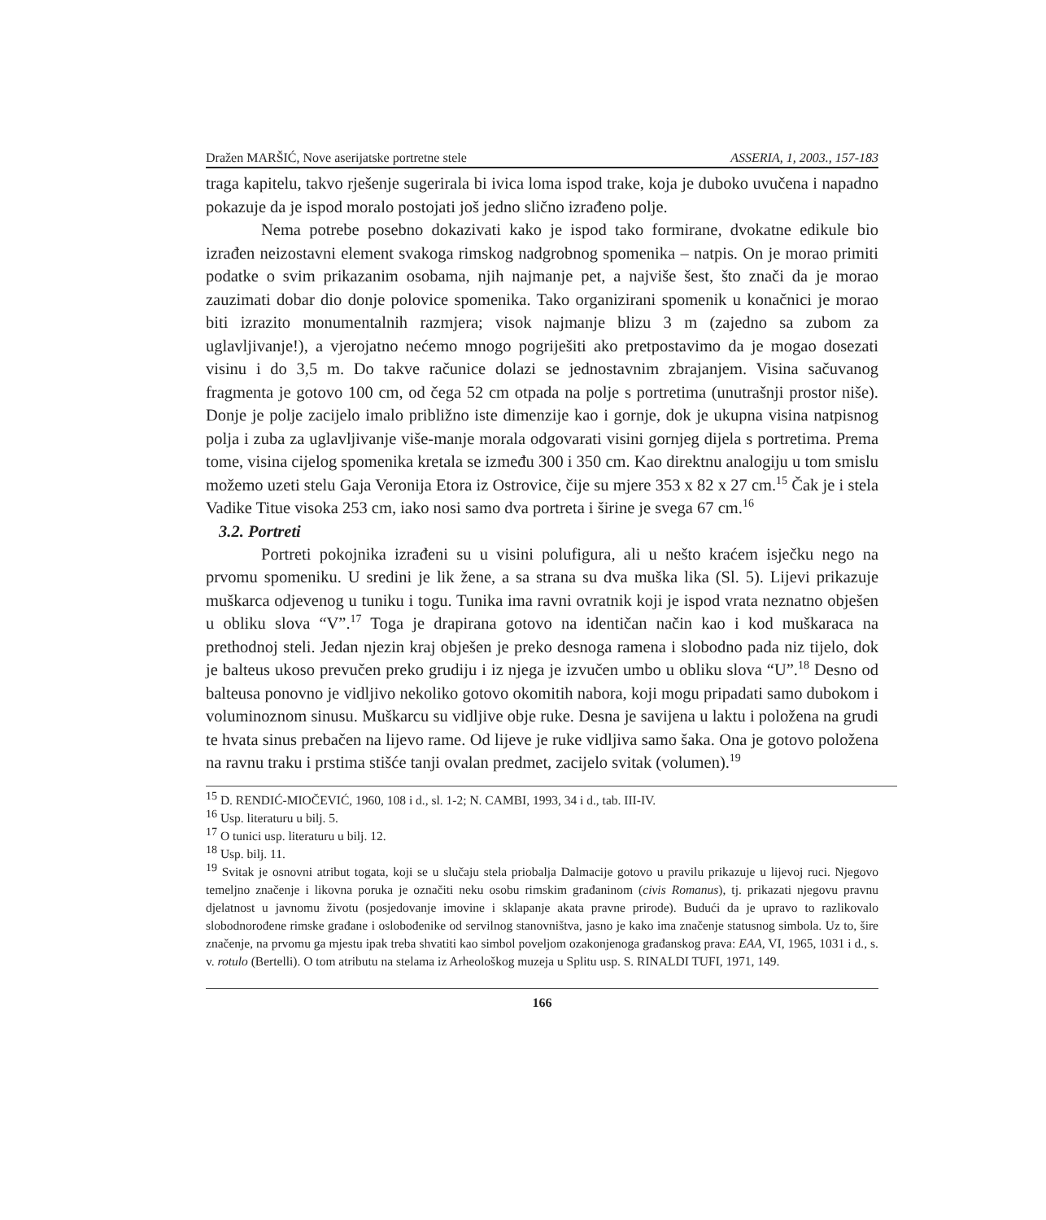Dražen MARŠIĆ, Nove aserijatske portretne stele ASSERIA, 1, 2003., 157-183
traga kapitelu, takvo rješenje sugerirala bi ivica loma ispod trake, koja je duboko uvučena i napadno pokazuje da je ispod moralo postojati još jedno slično izrađeno polje.
Nema potrebe posebno dokazivati kako je ispod tako formirane, dvokatne edikule bio izrađen neizostavni element svakoga rimskog nadgrobnog spomenika – natpis. On je morao primiti podatke o svim prikazanim osobama, njih najmanje pet, a najviše šest, što znači da je morao zauzimati dobar dio donje polovice spomenika. Tako organizirani spomenik u konačnici je morao biti izrazito monumentalnih razmjera; visok najmanje blizu 3 m (zajedno sa zubom za uglavljivanje!), a vjerojatno nećemo mnogo pogriješiti ako pretpostavimo da je mogao dosezati visinu i do 3,5 m. Do takve računice dolazi se jednostavnim zbrajanjem. Visina sačuvanog fragmenta je gotovo 100 cm, od čega 52 cm otpada na polje s portretima (unutrašnji prostor niše). Donje je polje zacijelo imalo približno iste dimenzije kao i gornje, dok je ukupna visina natpisnog polja i zuba za uglavljivanje više-manje morala odgovarati visini gornjeg dijela s portretima. Prema tome, visina cijelog spomenika kretala se između 300 i 350 cm. Kao direktnu analogiju u tom smislu možemo uzeti stelu Gaja Veronija Etora iz Ostrovice, čije su mjere 353 x 82 x 27 cm.<sup>15</sup> Čak je i stela Vadike Titue visoka 253 cm, iako nosi samo dva portreta i širine je svega 67 cm.<sup>16</sup>
3.2. Portreti
Portreti pokojnika izrađeni su u visini polufigura, ali u nešto kraćem isječku nego na prvomu spomeniku. U sredini je lik žene, a sa strana su dva muška lika (Sl. 5). Lijevi prikazuje muškarca odjevenog u tuniku i togu. Tunika ima ravni ovratnik koji je ispod vrata neznatno obješen u obliku slova “V”.<sup>17</sup> Toga je drapirana gotovo na identičan način kao i kod muškaraca na prethodnoj steli. Jedan njezin kraj obješen je preko desnoga ramena i slobodno pada niz tijelo, dok je balteus ukoso prevučen preko grudiju i iz njega je izvučen umbo u obliku slova “U”.<sup>18</sup> Desno od balteusa ponovno je vidljivo nekoliko gotovo okomitih nabora, koji mogu pripadati samo dubokom i voluminoznom sinusu. Muškarcu su vidljive obje ruke. Desna je savijena u laktu i položena na grudi te hvata sinus prebačen na lijevo rame. Od lijeve je ruke vidljiva samo šaka. Ona je gotovo položena na ravnu traku i prstima stišće tanji ovalan predmet, zacijelo svitak (volumen).<sup>19</sup>
<sup>15</sup> D. RENDIĆ-MIOČEVIĆ, 1960, 108 i d., sl. 1-2; N. CAMBI, 1993, 34 i d., tab. III-IV.
<sup>16</sup> Usp. literaturu u bilj. 5.
<sup>17</sup> O tunici usp. literaturu u bilj. 12.
<sup>18</sup> Usp. bilj. 11.
<sup>19</sup> Svitak je osnovni atribut togata, koji se u slučaju stela priobalja Dalmacije gotovo u pravilu prikazuje u lijevoj ruci. Njegovo temeljno značenje i likovna poruka je označiti neku osobu rimskim građaninom (civis Romanus), tj. prikazati njegovu pravnu djelatnost u javnomu životu (posjedovanje imovine i sklapanje akata pravne prirode). Budući da je upravo to razlikovalo slobodnorođene rimske građane i oslobođenike od servilnog stanovništva, jasno je kako ima značenje statusnog simbola. Uz to, šire značenje, na prvomu ga mjestu ipak treba shvatiti kao simbol poveljom ozakonjenoga građanskog prava: EAA, VI, 1965, 1031 i d., s. v. rotulo (Bertelli). O tom atributu na stelama iz Arheološkog muzeja u Splitu usp. S. RINALDI TUFI, 1971, 149.
166